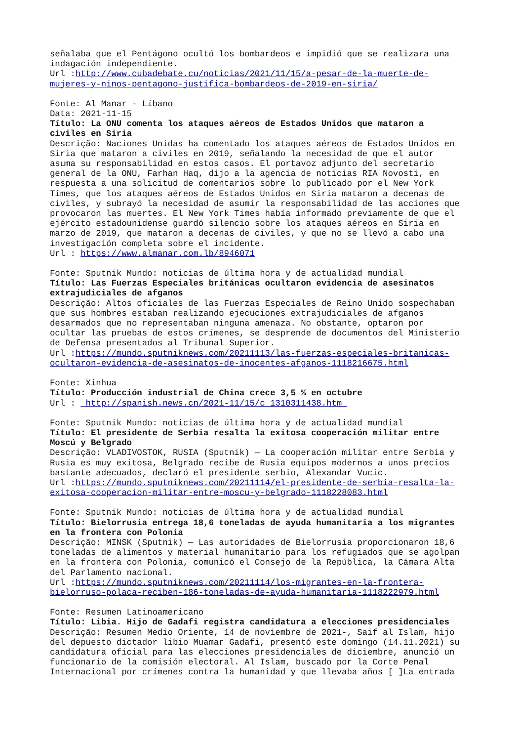señalaba que el Pentágono ocultó los bombardeos e impidió que se realizara una indagación independiente. Url :http://www.cubadebate.cu/noticias/2021/11/15/a-pesar-de-la-muerte-de- mujeres-y-ninos-pentagono-justifica-bombardeos-de-2019-en-siria/
Fonte: Al Manar - Líbano Data: 2021-11-15 Título: La ONU comenta los ataques aéreos de Estados Unidos que mataron a civiles en Siria Descrição: Naciones Unidas ha comentado los ataques aéreos de Estados Unidos en Siria que mataron a civiles en 2019, señalando la necesidad de que el autor asuma su responsabilidad en estos casos. El portavoz adjunto del secretario general de la ONU, Farhan Haq, dijo a la agencia de noticias RIA Novosti, en respuesta a una solicitud de comentarios sobre lo publicado por el New York Times, que los ataques aéreos de Estados Unidos en Siria mataron a decenas de civiles, y subrayó la necesidad de asumir la responsabilidad de las acciones que provocaron las muertes. El New York Times había informado previamente de que el ejército estadounidense guardó silencio sobre los ataques aéreos en Siria en marzo de 2019, que mataron a decenas de civiles, y que no se llevó a cabo una investigación completa sobre el incidente. Url : https://www.almanar.com.lb/8946071
Fonte: Sputnik Mundo: noticias de última hora y de actualidad mundial Título: Las Fuerzas Especiales británicas ocultaron evidencia de asesinatos extrajudiciales de afganos Descrição: Altos oficiales de las Fuerzas Especiales de Reino Unido sospechaban que sus hombres estaban realizando ejecuciones extrajudiciales de afganos desarmados que no representaban ninguna amenaza. No obstante, optaron por ocultar las pruebas de estos crímenes, se desprende de documentos del Ministerio de Defensa presentados al Tribunal Superior. Url :https://mundo.sputniknews.com/20211113/las-fuerzas-especiales-britanicas- ocultaron-evidencia-de-asesinatos-de-inocentes-afganos-1118216675.html
Fonte: Xinhua Título: Producción industrial de China crece 3,5 % en octubre Url : http://spanish.news.cn/2021-11/15/c_1310311438.htm
Fonte: Sputnik Mundo: noticias de última hora y de actualidad mundial Título: El presidente de Serbia resalta la exitosa cooperación militar entre Moscú y Belgrado Descrição: VLADIVOSTOK, RUSIA (Sputnik) — La cooperación militar entre Serbia y Rusia es muy exitosa, Belgrado recibe de Rusia equipos modernos a unos precios bastante adecuados, declaró el presidente serbio, Alexandar Vucic. Url :https://mundo.sputniknews.com/20211114/el-presidente-de-serbia-resalta-la- exitosa-cooperacion-militar-entre-moscu-y-belgrado-1118228083.html
Fonte: Sputnik Mundo: noticias de última hora y de actualidad mundial Título: Bielorrusia entrega 18,6 toneladas de ayuda humanitaria a los migrantes en la frontera con Polonia Descrição: MINSK (Sputnik) — Las autoridades de Bielorrusia proporcionaron 18,6 toneladas de alimentos y material humanitario para los refugiados que se agolpan en la frontera con Polonia, comunicó el Consejo de la República, la Cámara Alta del Parlamento nacional. Url :https://mundo.sputniknews.com/20211114/los-migrantes-en-la-frontera- bielorruso-polaca-reciben-186-toneladas-de-ayuda-humanitaria-1118222979.html
Fonte: Resumen Latinoamericano Título: Libia. Hijo de Gadafi registra candidatura a elecciones presidenciales Descrição: Resumen Medio Oriente, 14 de noviembre de 2021-, Saif al Islam, hijo del depuesto dictador libio Muamar Gadafi, presentó este domingo (14.11.2021) su candidatura oficial para las elecciones presidenciales de diciembre, anunció un funcionario de la comisión electoral. Al Islam, buscado por la Corte Penal Internacional por crímenes contra la humanidad y que llevaba años [ ]La entrada